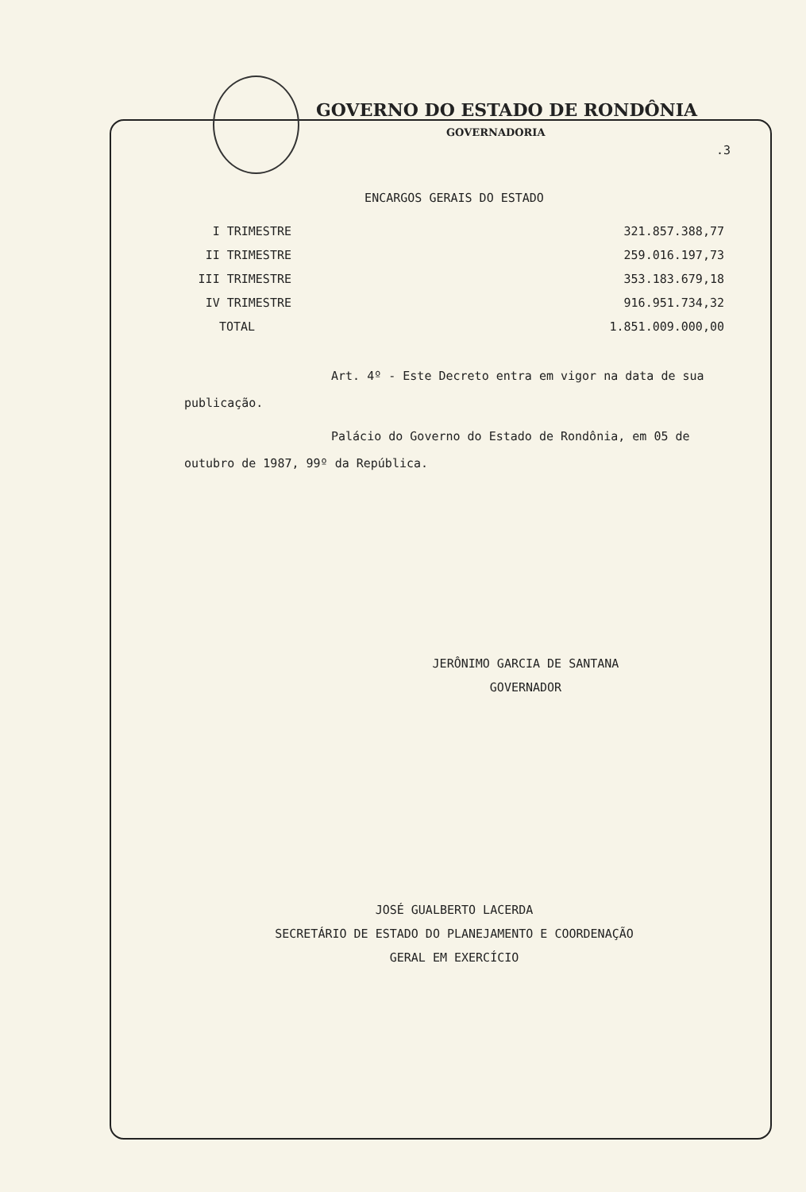GOVERNO DO ESTADO DE RONDÔNIA
GOVERNADORIA
.3
ENCARGOS GERAIS DO ESTADO
| I TRIMESTRE | 321.857.388,77 |
| II TRIMESTRE | 259.016.197,73 |
| III TRIMESTRE | 353.183.679,18 |
| IV TRIMESTRE | 916.951.734,32 |
| TOTAL | 1.851.009.000,00 |
Art. 4º - Este Decreto entra em vigor na data de sua publicação.
Palácio do Governo do Estado de Rondônia, em 05 de outubro de 1987, 99º da República.
JERÔNIMO GARCIA DE SANTANA
GOVERNADOR
JOSÉ GUALBERTO LACERDA
SECRETÁRIO DE ESTADO DO PLANEJAMENTO E COORDENAÇÃO
GERAL EM EXERCÍCIO